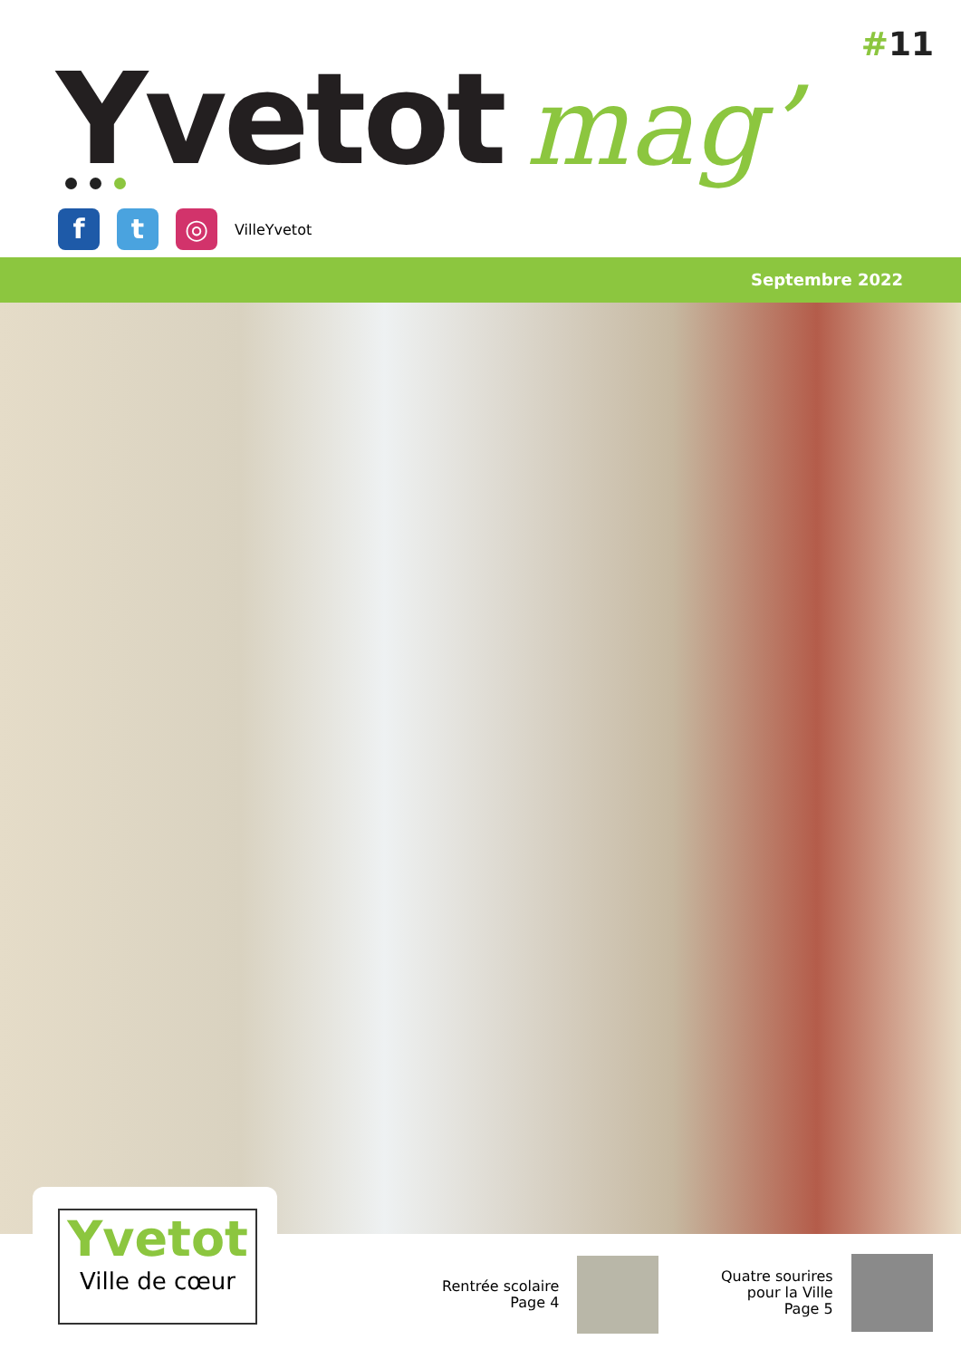#11
Yvetot mag’
f t ◎
VilleYvetot
Septembre 2022
Yvetot
Ville de cœur
Rentrée scolaire
Page 4
Quatre sourires
pour la Ville
Page 5